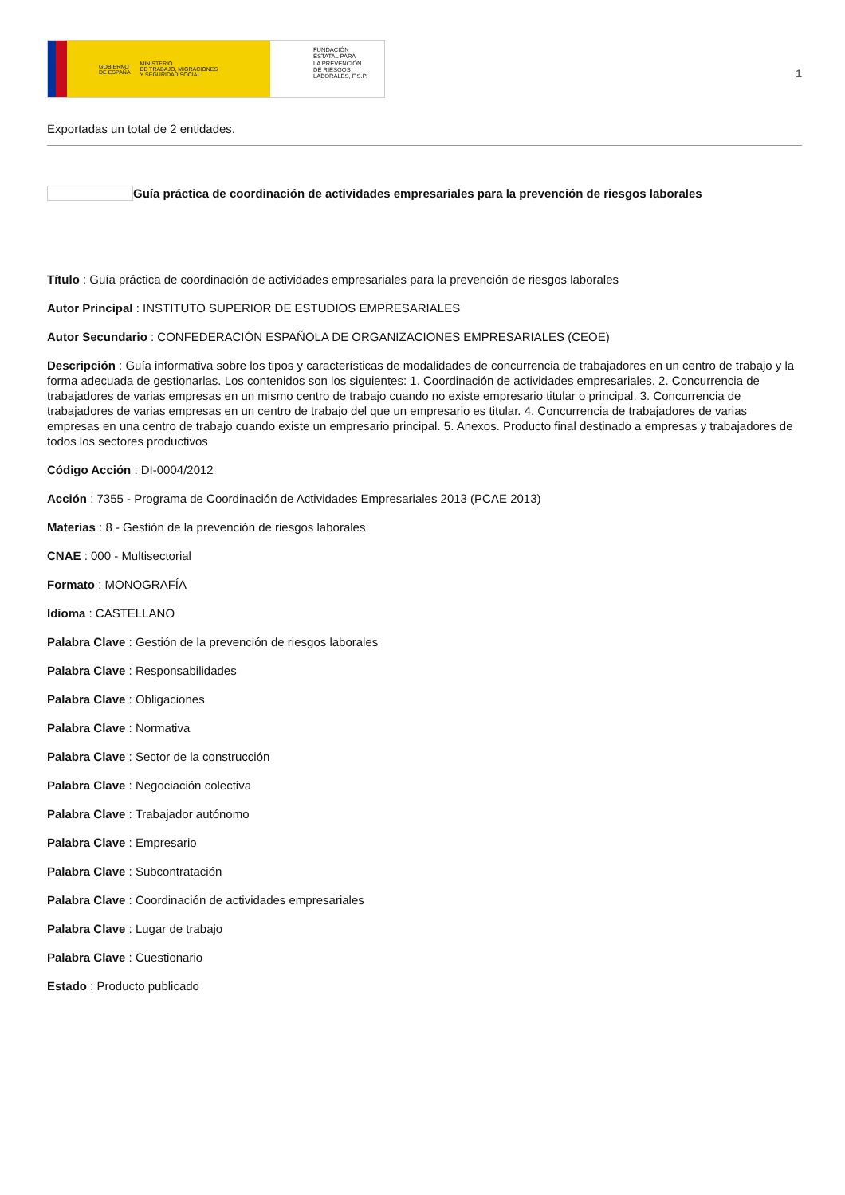GOBIERNO
DE ESPAÑA MINISTERIO
DE TRABAJO, MIGRACIONES
Y SEGURIDAD SOCIAL
FUNDACIÓN
ESTATAL PARA
LA PREVENCIÓN
DE RIESGOS
LABORALES, F.S.P.
1
Exportadas un total de 2 entidades.
Guía práctica de coordinación de actividades empresariales para la prevención de riesgos laborales
Título : Guía práctica de coordinación de actividades empresariales para la prevención de riesgos laborales
Autor Principal : INSTITUTO SUPERIOR DE ESTUDIOS EMPRESARIALES
Autor Secundario : CONFEDERACIÓN ESPAÑOLA DE ORGANIZACIONES EMPRESARIALES (CEOE)
Descripción : Guía informativa sobre los tipos y características de modalidades de concurrencia de trabajadores en un centro de trabajo y la forma adecuada de gestionarlas. Los contenidos son los siguientes: 1. Coordinación de actividades empresariales. 2. Concurrencia de trabajadores de varias empresas en un mismo centro de trabajo cuando no existe empresario titular o principal. 3. Concurrencia de trabajadores de varias empresas en un centro de trabajo del que un empresario es titular. 4. Concurrencia de trabajadores de varias empresas en una centro de trabajo cuando existe un empresario principal. 5. Anexos. Producto final destinado a empresas y trabajadores de todos los sectores productivos
Código Acción : DI-0004/2012
Acción : 7355 - Programa de Coordinación de Actividades Empresariales 2013 (PCAE 2013)
Materias : 8 - Gestión de la prevención de riesgos laborales
CNAE : 000 - Multisectorial
Formato : MONOGRAFÍA
Idioma : CASTELLANO
Palabra Clave : Gestión de la prevención de riesgos laborales
Palabra Clave : Responsabilidades
Palabra Clave : Obligaciones
Palabra Clave : Normativa
Palabra Clave : Sector de la construcción
Palabra Clave : Negociación colectiva
Palabra Clave : Trabajador autónomo
Palabra Clave : Empresario
Palabra Clave : Subcontratación
Palabra Clave : Coordinación de actividades empresariales
Palabra Clave : Lugar de trabajo
Palabra Clave : Cuestionario
Estado : Producto publicado